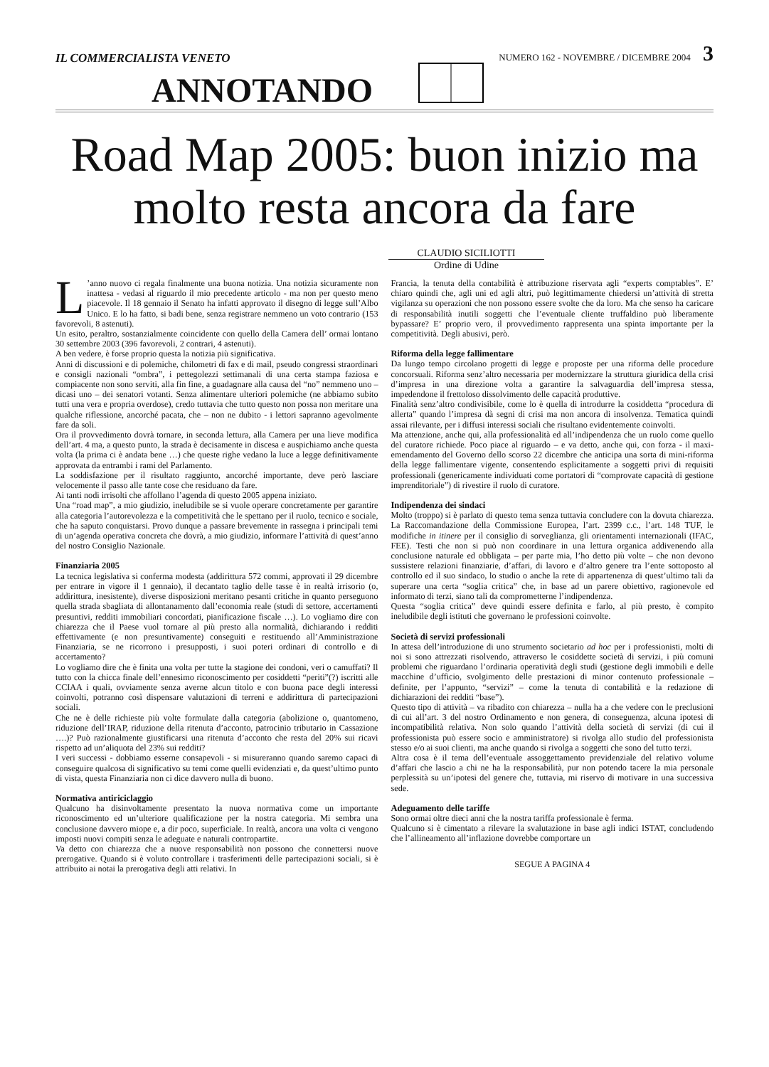IL COMMERCIALISTA VENETO NUMERO 162 - NOVEMBRE / DICEMBRE 2004 3
ANNOTANDO
Road Map 2005: buon inizio ma molto resta ancora da fare
CLAUDIO SICILIOTTI
Ordine di Udine
L’anno nuovo ci regala finalmente una buona notizia. Una notizia sicuramente non inattesa - vedasi al riguardo il mio precedente articolo - ma non per questo meno piacevole. Il 18 gennaio il Senato ha infatti approvato il disegno di legge sull’Albo Unico. E lo ha fatto, si badi bene, senza registrare nemmeno un voto contrario (153 favorevoli, 8 astenuti).
Un esito, peraltro, sostanzialmente coincidente con quello della Camera dell’ ormai lontano 30 settembre 2003 (396 favorevoli, 2 contrari, 4 astenuti).
A ben vedere, è forse proprio questa la notizia più significativa.
Anni di discussioni e di polemiche, chilometri di fax e di mail, pseudo congressi straordinari e consigli nazionali “ombra”, i pettegolezzi settimanali di una certa stampa faziosa e compiacente non sono serviti, alla fin fine, a guadagnare alla causa del “no” nemmeno uno – dicasi uno – dei senatori votanti. Senza alimentare ulteriori polemiche (ne abbiamo subito tutti una vera e propria overdose), credo tuttavia che tutto questo non possa non meritare una qualche riflessione, ancorché pacata, che – non ne dubito - i lettori sapranno agevolmente fare da soli.
Ora il provvedimento dovrà tornare, in seconda lettura, alla Camera per una lieve modifica dell’art. 4 ma, a questo punto, la strada è decisamente in discesa e auspichiamo anche questa volta (la prima ci è andata bene …) che queste righe vedano la luce a legge definitivamente approvata da entrambi i rami del Parlamento.
La soddisfazione per il risultato raggiunto, ancorché importante, deve però lasciare velocemente il passo alle tante cose che residuano da fare.
Ai tanti nodi irrisolti che affollano l’agenda di questo 2005 appena iniziato.
Una “road map”, a mio giudizio, ineludibile se si vuole operare concretamente per garantire alla categoria l’autorevolezza e la competitività che le spettano per il ruolo, tecnico e sociale, che ha saputo conquistarsi. Provo dunque a passare brevemente in rassegna i principali temi di un’agenda operativa concreta che dovrà, a mio giudizio, informare l’attività di quest’anno del nostro Consiglio Nazionale.
Finanziaria 2005
La tecnica legislativa si conferma modesta (addirittura 572 commi, approvati il 29 dicembre per entrare in vigore il 1 gennaio), il decantato taglio delle tasse è in realtà irrisorio (o, addirittura, inesistente), diverse disposizioni meritano pesanti critiche in quanto perseguono quella strada sbagliata di allontanamento dall’economia reale (studi di settore, accertamenti presuntivi, redditi immobiliari concordati, pianificazione fiscale …). Lo vogliamo dire con chiarezza che il Paese vuol tornare al più presto alla normalità, dichiarando i redditi effettivamente (e non presuntivamente) conseguiti e restituendo all’Amministrazione Finanziaria, se ne ricorrono i presupposti, i suoi poteri ordinari di controllo e di accertamento?
Lo vogliamo dire che è finita una volta per tutte la stagione dei condoni, veri o camuffati? Il tutto con la chicca finale dell’ennesimo riconoscimento per cosiddetti “periti”(?) iscritti alle CCIAA i quali, ovviamente senza averne alcun titolo e con buona pace degli interessi coinvolti, potranno così dispensare valutazioni di terreni e addirittura di partecipazioni sociali.
Che ne è delle richieste più volte formulate dalla categoria (abolizione o, quantomeno, riduzione dell’IRAP, riduzione della ritenuta d’acconto, patrocinio tributario in Cassazione ….)? Può razionalmente giustificarsi una ritenuta d’acconto che resta del 20% sui ricavi rispetto ad un’aliquota del 23% sui redditi?
I veri successi - dobbiamo esserne consapevoli - si misureranno quando saremo capaci di conseguire qualcosa di significativo su temi come quelli evidenziati e, da quest’ultimo punto di vista, questa Finanziaria non ci dice davvero nulla di buono.
Normativa antiriciclaggio
Qualcuno ha disinvoltamente presentato la nuova normativa come un importante riconoscimento ed un’ulteriore qualificazione per la nostra categoria. Mi sembra una conclusione davvero miope e, a dir poco, superficiale. In realtà, ancora una volta ci vengono imposti nuovi compiti senza le adeguate e naturali contropartite.
Va detto con chiarezza che a nuove responsabilità non possono che connettersi nuove prerogative. Quando si è voluto controllare i trasferimenti delle partecipazioni sociali, si è attribuito ai notai la prerogativa degli atti relativi. In
Francia, la tenuta della contabilità è attribuzione riservata agli “experts comptables”. E’ chiaro quindi che, agli uni ed agli altri, può legittimamente chiedersi un’attività di stretta vigilanza su operazioni che non possono essere svolte che da loro. Ma che senso ha caricare di responsabilità inutili soggetti che l’eventuale cliente truffaldino può liberamente bypassare? E’ proprio vero, il provvedimento rappresenta una spinta importante per la competitività. Degli abusivi, però.
Riforma della legge fallimentare
Da lungo tempo circolano progetti di legge e proposte per una riforma delle procedure concorsuali. Riforma senz’altro necessaria per modernizzare la struttura giuridica della crisi d’impresa in una direzione volta a garantire la salvaguardia dell’impresa stessa, impedendone il frettoloso dissolvimento delle capacità produttive.
Finalità senz’altro condivisibile, come lo è quella di introdurre la cosiddetta “procedura di allerta” quando l’impresa dà segni di crisi ma non ancora di insolvenza. Tematica quindi assai rilevante, per i diffusi interessi sociali che risultano evidentemente coinvolti.
Ma attenzione, anche qui, alla professionalità ed all’indipendenza che un ruolo come quello del curatore richiede. Poco piace al riguardo – e va detto, anche qui, con forza - il maxi-emendamento del Governo dello scorso 22 dicembre che anticipa una sorta di mini-riforma della legge fallimentare vigente, consentendo esplicitamente a soggetti privi di requisiti professionali (genericamente individuati come portatori di “comprovate capacità di gestione imprenditoriale”) di rivestire il ruolo di curatore.
Indipendenza dei sindaci
Molto (troppo) si è parlato di questo tema senza tuttavia concludere con la dovuta chiarezza. La Raccomandazione della Commissione Europea, l’art. 2399 c.c., l’art. 148 TUF, le modifiche in itinere per il consiglio di sorveglianza, gli orientamenti internazionali (IFAC, FEE). Testi che non si può non coordinare in una lettura organica addivenendo alla conclusione naturale ed obbligata – per parte mia, l’ho detto più volte – che non devono sussistere relazioni finanziarie, d’affari, di lavoro e d’altro genere tra l’ente sottoposto al controllo ed il suo sindaco, lo studio o anche la rete di appartenenza di quest’ultimo tali da superare una certa “soglia critica” che, in base ad un parere obiettivo, ragionevole ed informato di terzi, siano tali da comprometterne l’indipendenza.
Questa “soglia critica” deve quindi essere definita e farlo, al più presto, è compito ineludibile degli istituti che governano le professioni coinvolte.
Società di servizi professionali
In attesa dell’introduzione di uno strumento societario ad hoc per i professionisti, molti di noi si sono attrezzati risolvendo, attraverso le cosiddette società di servizi, i più comuni problemi che riguardano l’ordinaria operatività degli studi (gestione degli immobili e delle macchine d’ufficio, svolgimento delle prestazioni di minor contenuto professionale – definite, per l’appunto, “servizi” – come la tenuta di contabilità e la redazione di dichiarazioni dei redditi “base”).
Questo tipo di attività – va ribadito con chiarezza – nulla ha a che vedere con le preclusioni di cui all’art. 3 del nostro Ordinamento e non genera, di conseguenza, alcuna ipotesi di incompatibilità relativa. Non solo quando l’attività della società di servizi (di cui il professionista può essere socio e amministratore) si rivolga allo studio del professionista stesso e/o ai suoi clienti, ma anche quando si rivolga a soggetti che sono del tutto terzi.
Altra cosa è il tema dell’eventuale assoggettamento previdenziale del relativo volume d’affari che lascio a chi ne ha la responsabilità, pur non potendo tacere la mia personale perplessità su un’ipotesi del genere che, tuttavia, mi riservo di motivare in una successiva sede.
Adeguamento delle tariffe
Sono ormai oltre dieci anni che la nostra tariffa professionale è ferma.
Qualcuno si è cimentato a rilevare la svalutazione in base agli indici ISTAT, concludendo che l’allineamento all’inflazione dovrebbe comportare un
SEGUE A PAGINA 4